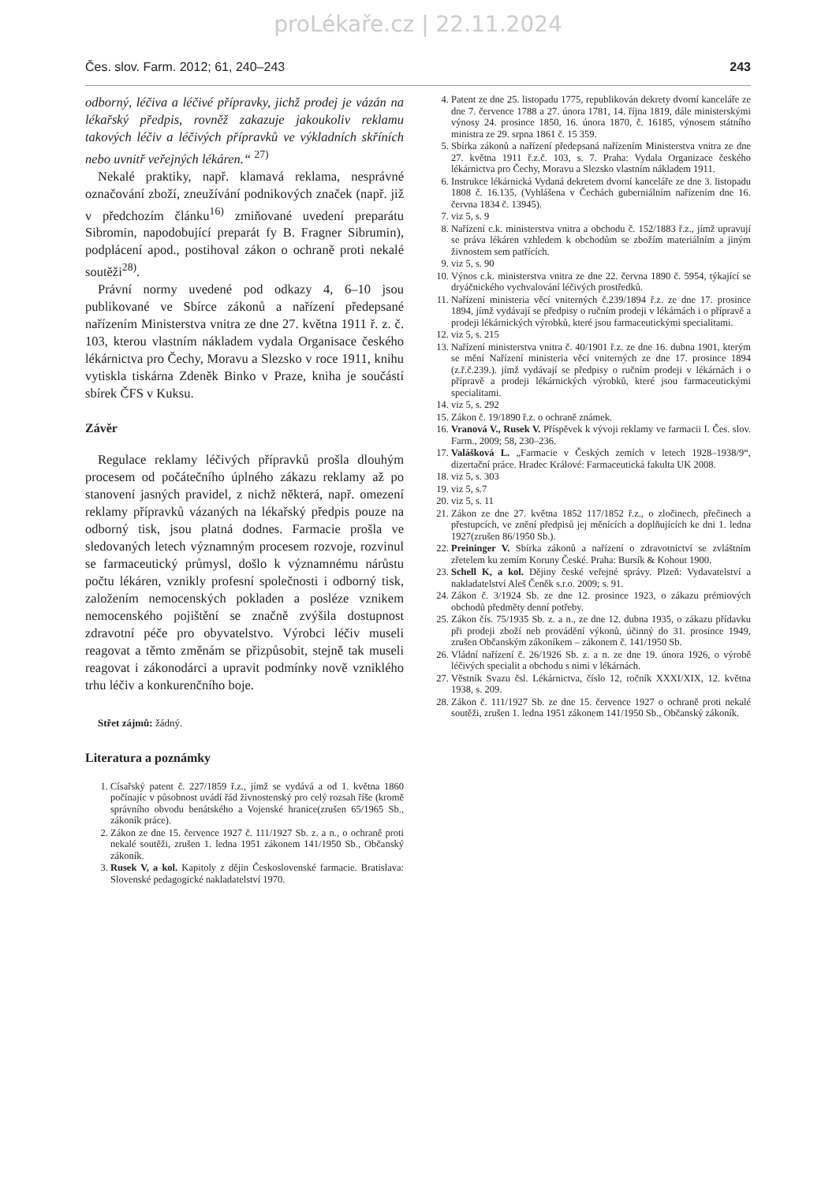proLékaře.cz | 22.11.2024
Čes. slov. Farm. 2012; 61, 240–243 243
odborný, léčiva a léčivé přípravky, jichž prodej je vázán na lékařský předpis, rovněž zakazuje jakoukoliv reklamu takových léčiv a léčivých přípravků ve výkladních skříních nebo uvnitř veřejných lékáren.“ <sup>27)</sup>
Nekalé praktiky, např. klamavá reklama, nesprávné označování zboží, zneužívání podnikových značek (např. již v předchozím článku<sup>16)</sup> zmiňované uvedení preparátu Sibromin, napodobující preparát fy B. Fragner Sibrumin), podplácení apod., postihoval zákon o ochraně proti nekalé soutěži<sup>28)</sup>.
Právní normy uvedené pod odkazy 4, 6–10 jsou publikované ve Sbírce zákonů a nařízení předepsané nařízením Ministerstva vnitra ze dne 27. května 1911 ř. z. č. 103, kterou vlastním nákladem vydala Organisace českého lékárnictva pro Čechy, Moravu a Slezsko v roce 1911, knihu vytiskla tiskárna Zdeněk Binko v Praze, kniha je součástí sbírek ČFS v Kuksu.
Závěr
Regulace reklamy léčivých přípravků prošla dlouhým procesem od počátečního úplného zákazu reklamy až po stanovení jasných pravidel, z nichž některá, např. omezení reklamy přípravků vázaných na lékařský předpis pouze na odborný tisk, jsou platná dodnes. Farmacie prošla ve sledovaných letech významným procesem rozvoje, rozvinul se farmaceutický průmysl, došlo k významnému nárůstu počtu lékáren, vznikly profesní společnosti i odborný tisk, založením nemocenských pokladen a posléze vznikem nemocenského pojištění se značně zvýšila dostupnost zdravotní péče pro obyvatelstvo. Výrobci léčiv museli reagovat a těmto změnám se přizpůsobit, stejně tak museli reagovat i zákonodárci a upravit podmínky nově vzniklého trhu léčiv a konkurenčního boje.
Střet zájmů: žádný.
Literatura a poznámky
1. Císařský patent č. 227/1859 ř.z., jímž se vydává a od 1. května 1860 počínajíc v působnost uvádí řád živnostenský pro celý rozsah říše (kromě správního obvodu benátského a Vojenské hranice(zrušen 65/1965 Sb., zákoník práce).
2. Zákon ze dne 15. července 1927 č. 111/1927 Sb. z. a n., o ochraně proti nekalé soutěži, zrušen 1. ledna 1951 zákonem 141/1950 Sb., Občanský zákoník.
3. Rusek V, a kol. Kapitoly z dějin Československé farmacie. Bratislava: Slovenské pedagogické nakladatelství 1970.
4. Patent ze dne 25. listopadu 1775, republikován dekrety dvorní kanceláře ze dne 7. července 1788 a 27. února 1781, 14. října 1819, dále ministerskými výnosy 24. prosince 1850, 16. února 1870, č. 16185, výnosem státního ministra ze 29. srpna 1861 č. 15 359.
5. Sbírka zákonů a nařízení předepsaná nařízením Ministerstva vnitra ze dne 27. května 1911 ř.z.č. 103, s. 7. Praha: Vydala Organizace českého lékárnictva pro Čechy, Moravu a Slezsko vlastním nákladem 1911.
6. Instrukce lékárnická Vydaná dekretem dvorní kanceláře ze dne 3. listopadu 1808 č. 16.135, (Vyhlášena v Čechách guberniálním nařízením dne 16. června 1834 č. 13945).
7. viz 5, s. 9
8. Nařízení c.k. ministerstva vnitra a obchodu č. 152/1883 ř.z., jímž upravují se práva lékáren vzhledem k obchodům se zbožím materiálním a jiným živnostem sem patřících.
9. viz 5, s. 90
10. Výnos c.k. ministerstva vnitra ze dne 22. června 1890 č. 5954, týkající se dryáčnického vychvalování léčivých prostředků.
11. Nařízení ministeria věcí vniterných č.239/1894 ř.z. ze dne 17. prosince 1894, jímž vydávají se předpisy o ručním prodeji v lékárnách i o přípravě a prodeji lékárnických výrobků, které jsou farmaceutickými specialitami.
12. viz 5, s. 215
13. Nařízení ministerstva vnitra č. 40/1901 ř.z. ze dne 16. dubna 1901, kterým se mění Nařízení ministeria věcí vniterných ze dne 17. prosince 1894 (z.ř.č.239.). jímž vydávají se předpisy o ručním prodeji v lékárnách i o přípravě a prodeji lékárnických výrobků, které jsou farmaceutickými specialitami.
14. viz 5, s. 292
15. Zákon č. 19/1890 ř.z. o ochraně známek.
16. Vranová V., Rusek V. Příspěvek k vývoji reklamy ve farmacii I. Čes. slov. Farm., 2009; 58, 230–236.
17. Valášková L. „Farmacie v Českých zemích v letech 1928–1938/9“, dizertační práce. Hradec Králové: Farmaceutická fakulta UK 2008.
18. viz 5, s. 303
19. viz 5, s.7
20. viz 5, s. 11
21. Zákon ze dne 27. května 1852 117/1852 ř.z., o zločinech, přečinech a přestupcích, ve znění předpisů jej měnících a doplňujících ke dni 1. ledna 1927(zrušen 86/1950 Sb.).
22. Preininger V. Sbírka zákonů a nařízení o zdravotnictví se zvláštním zřetelem ku zemím Koruny České. Praha: Bursík & Kohout 1900.
23. Schell K, a kol. Dějiny české veřejné správy. Plzeň: Vydavatelství a nakladatelství Aleš Čeněk s.r.o. 2009; s. 91.
24. Zákon č. 3/1924 Sb. ze dne 12. prosince 1923, o zákazu prémiových obchodů předměty denní potřeby.
25. Zákon čís. 75/1935 Sb. z. a n., ze dne 12. dubna 1935, o zákazu přídavku při prodeji zboží neb provádění výkonů, účinný do 31. prosince 1949, zrušen Občanským zákoníkem – zákonem č. 141/1950 Sb.
26. Vládní nařízení č. 26/1926 Sb. z. a n. ze dne 19. února 1926, o výrobě léčivých specialit a obchodu s nimi v lékárnách.
27. Věstník Svazu čsl. Lékárnictva, číslo 12, ročník XXXI/XIX, 12. května 1938, s. 209.
28. Zákon č. 111/1927 Sb. ze dne 15. července 1927 o ochraně proti nekalé soutěži, zrušen 1. ledna 1951 zákonem 141/1950 Sb., Občanský zákoník.